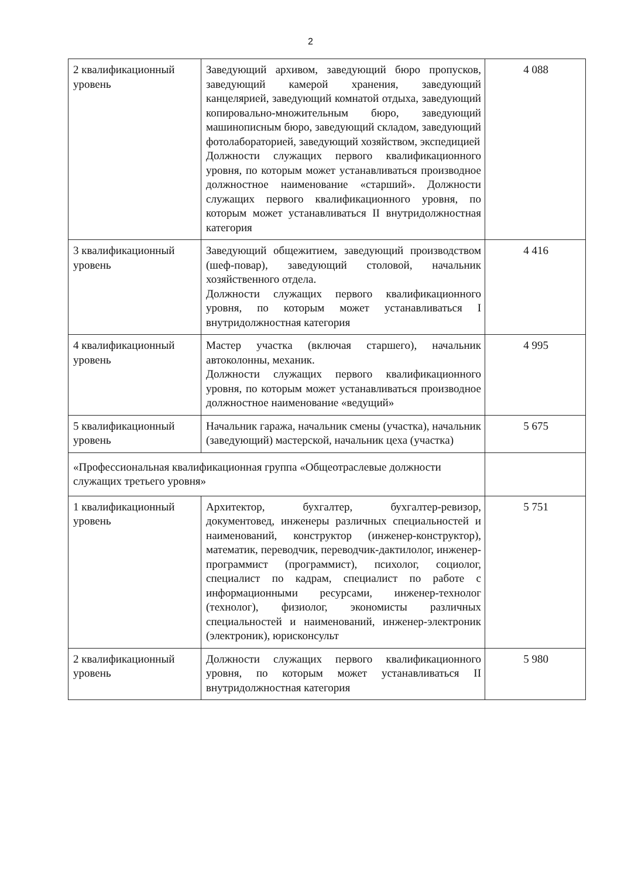2
| 2 квалификационный уровень | Заведующий архивом, заведующий бюро пропусков, заведующий камерой хранения, заведующий канцелярией, заведующий комнатой отдыха, заведующий копировально-множительным бюро, заведующий машинописным бюро, заведующий складом, заведующий фотолабораторией, заведующий хозяйством, экспедицией Должности служащих первого квалификационного уровня, по которым может устанавливаться производное должностное наименование «старший». Должности служащих первого квалификационного уровня, по которым может устанавливаться II внутридолжностная категория | 4 088 |
| 3 квалификационный уровень | Заведующий общежитием, заведующий производством (шеф-повар), заведующий столовой, начальник хозяйственного отдела. Должности служащих первого квалификационного уровня, по которым может устанавливаться I внутридолжностная категория | 4 416 |
| 4 квалификационный уровень | Мастер участка (включая старшего), начальник автоколонны, механик. Должности служащих первого квалификационного уровня, по которым может устанавливаться производное должностное наименование «ведущий» | 4 995 |
| 5 квалификационный уровень | Начальник гаража, начальник смены (участка), начальник (заведующий) мастерской, начальник цеха (участка) | 5 675 |
| «Профессиональная квалификационная группа «Общеотраслевые должности служащих третьего уровня» | | |
| 1 квалификационный уровень | Архитектор, бухгалтер, бухгалтер-ревизор, документовед, инженеры различных специальностей и наименований, конструктор (инженер-конструктор), математик, переводчик, переводчик-дактилолог, инженер-программист (программист), психолог, социолог, специалист по кадрам, специалист по работе с информационными ресурсами, инженер-технолог (технолог), физиолог, экономисты различных специальностей и наименований, инженер-электроник (электроник), юрисконсульт | 5 751 |
| 2 квалификационный уровень | Должности служащих первого квалификационного уровня, по которым может устанавливаться II внутридолжностная категория | 5 980 |